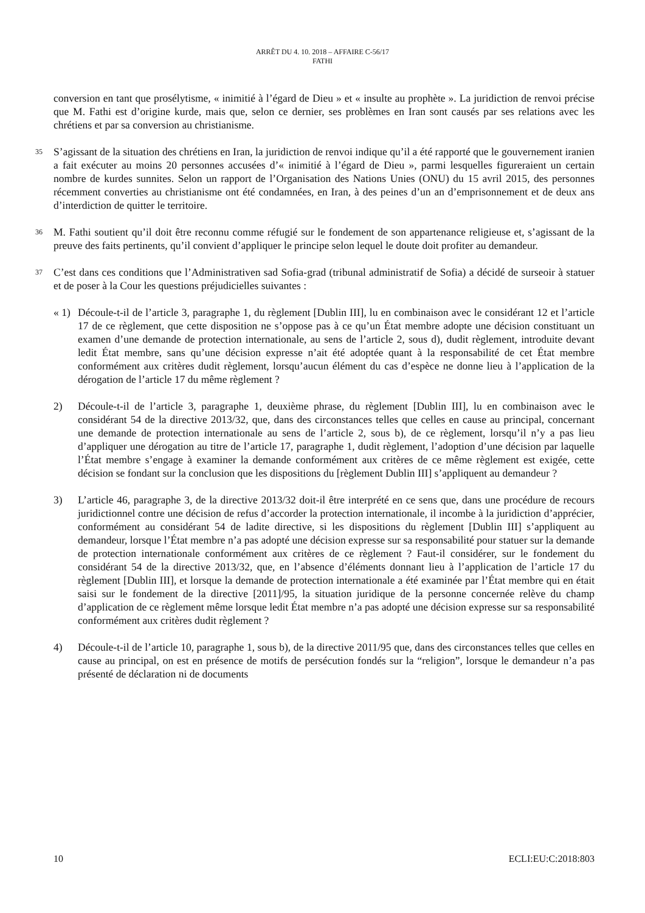ARRÊT DU 4. 10. 2018 – AFFAIRE C-56/17
FATHI
conversion en tant que prosélytisme, « inimitié à l’égard de Dieu » et « insulte au prophète ». La juridiction de renvoi précise que M. Fathi est d’origine kurde, mais que, selon ce dernier, ses problèmes en Iran sont causés par ses relations avec les chrétiens et par sa conversion au christianisme.
35
S’agissant de la situation des chrétiens en Iran, la juridiction de renvoi indique qu’il a été rapporté que le gouvernement iranien a fait exécuter au moins 20 personnes accusées d’« inimitié à l’égard de Dieu », parmi lesquelles figureraient un certain nombre de kurdes sunnites. Selon un rapport de l’Organisation des Nations Unies (ONU) du 15 avril 2015, des personnes récemment converties au christianisme ont été condamnées, en Iran, à des peines d’un an d’emprisonnement et de deux ans d’interdiction de quitter le territoire.
36
M. Fathi soutient qu’il doit être reconnu comme réfugié sur le fondement de son appartenance religieuse et, s’agissant de la preuve des faits pertinents, qu’il convient d’appliquer le principe selon lequel le doute doit profiter au demandeur.
37
C’est dans ces conditions que l’Administrativen sad Sofia-grad (tribunal administratif de Sofia) a décidé de surseoir à statuer et de poser à la Cour les questions préjudicielles suivantes :
« 1) Découle-t-il de l’article 3, paragraphe 1, du règlement [Dublin III], lu en combinaison avec le considérant 12 et l’article 17 de ce règlement, que cette disposition ne s’oppose pas à ce qu’un État membre adopte une décision constituant un examen d’une demande de protection internationale, au sens de l’article 2, sous d), dudit règlement, introduite devant ledit État membre, sans qu’une décision expresse n’ait été adoptée quant à la responsabilité de cet État membre conformément aux critères dudit règlement, lorsqu’aucun élément du cas d’espèce ne donne lieu à l’application de la dérogation de l’article 17 du même règlement ?
2) Découle-t-il de l’article 3, paragraphe 1, deuxième phrase, du règlement [Dublin III], lu en combinaison avec le considérant 54 de la directive 2013/32, que, dans des circonstances telles que celles en cause au principal, concernant une demande de protection internationale au sens de l’article 2, sous b), de ce règlement, lorsqu’il n’y a pas lieu d’appliquer une dérogation au titre de l’article 17, paragraphe 1, dudit règlement, l’adoption d’une décision par laquelle l’État membre s’engage à examiner la demande conformément aux critères de ce même règlement est exigée, cette décision se fondant sur la conclusion que les dispositions du [règlement Dublin III] s’appliquent au demandeur ?
3) L’article 46, paragraphe 3, de la directive 2013/32 doit-il être interprété en ce sens que, dans une procédure de recours juridictionnel contre une décision de refus d’accorder la protection internationale, il incombe à la juridiction d’apprécier, conformément au considérant 54 de ladite directive, si les dispositions du règlement [Dublin III] s’appliquent au demandeur, lorsque l’État membre n’a pas adopté une décision expresse sur sa responsabilité pour statuer sur la demande de protection internationale conformément aux critères de ce règlement ? Faut-il considérer, sur le fondement du considérant 54 de la directive 2013/32, que, en l’absence d’éléments donnant lieu à l’application de l’article 17 du règlement [Dublin III], et lorsque la demande de protection internationale a été examinée par l’État membre qui en était saisi sur le fondement de la directive [2011]/95, la situation juridique de la personne concernée relève du champ d’application de ce règlement même lorsque ledit État membre n’a pas adopté une décision expresse sur sa responsabilité conformément aux critères dudit règlement ?
4) Découle-t-il de l’article 10, paragraphe 1, sous b), de la directive 2011/95 que, dans des circonstances telles que celles en cause au principal, on est en présence de motifs de persécution fondés sur la “religion”, lorsque le demandeur n’a pas présenté de déclaration ni de documents
10 ECLI:EU:C:2018:803